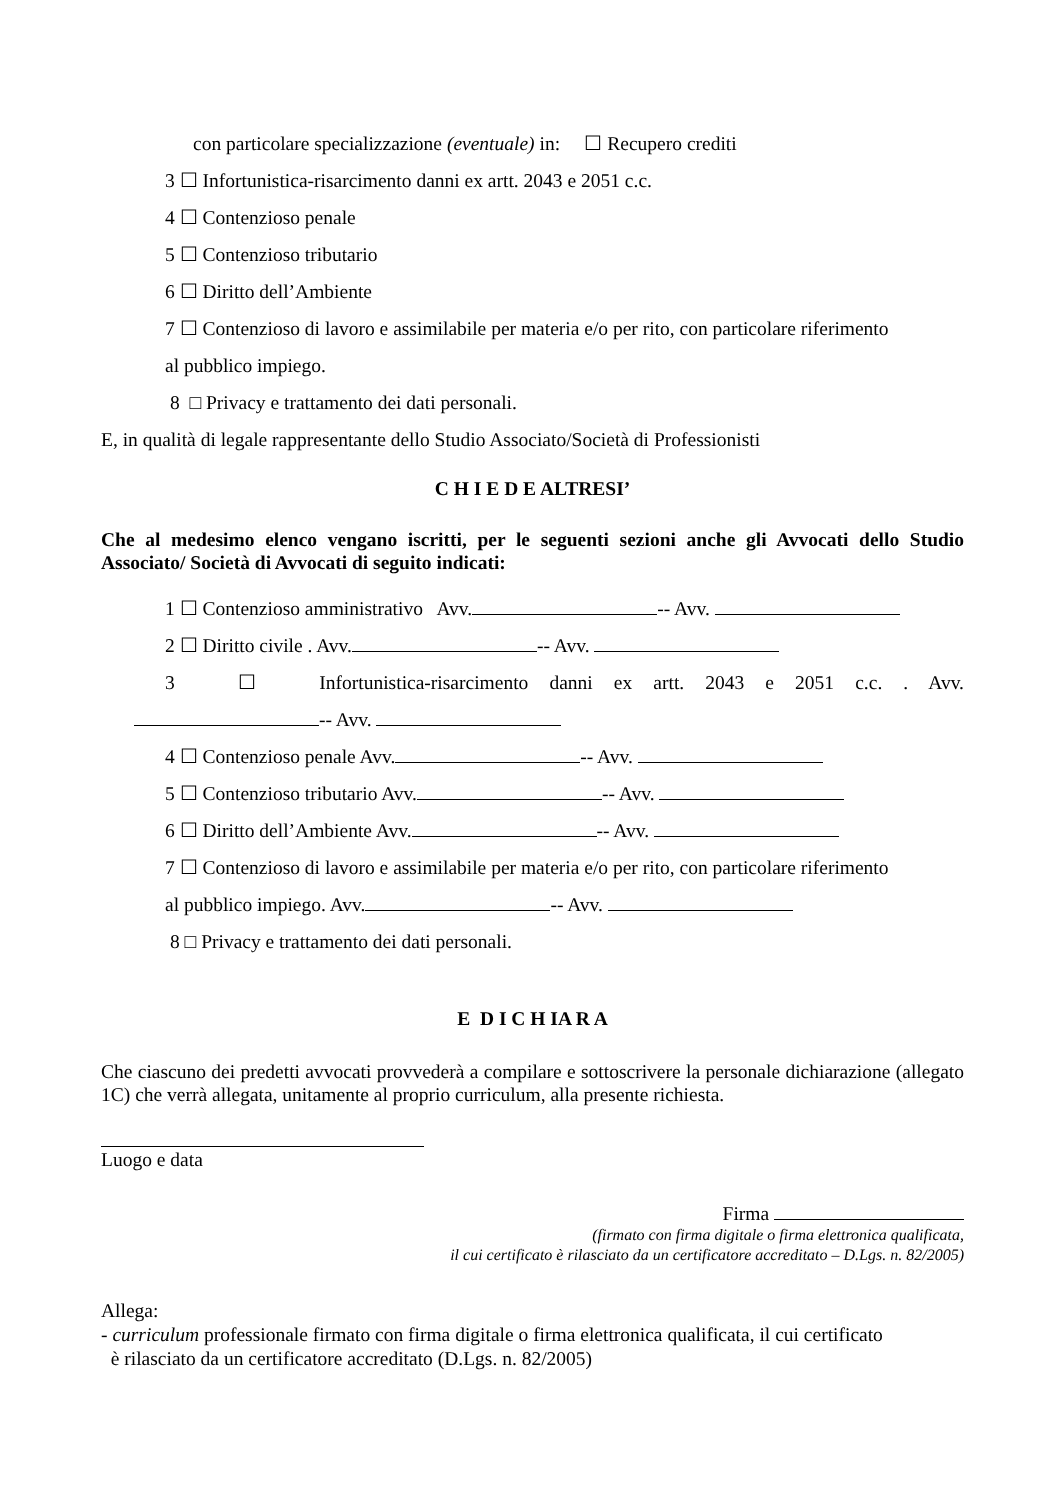con particolare specializzazione (eventuale) in: ☐ Recupero crediti
3 ☐ Infortunistica-risarcimento danni ex artt. 2043 e 2051 c.c.
4 ☐ Contenzioso penale
5 ☐ Contenzioso tributario
6 ☐ Diritto dell’Ambiente
7 ☐ Contenzioso di lavoro e assimilabile per materia e/o per rito, con particolare riferimento
al pubblico impiego.
8 □ Privacy e trattamento dei dati personali.
E, in qualità di legale rappresentante dello Studio Associato/Società di Professionisti
C H I E D E ALTRESI’
Che al medesimo elenco vengano iscritti, per le seguenti sezioni anche gli Avvocati dello Studio Associato/ Società di Avvocati di seguito indicati:
1 ☐ Contenzioso amministrativo Avv. -- Avv.
2 ☐ Diritto civile . Avv. -- Avv.
3 ☐ Infortunistica-risarcimento danni ex artt. 2043 e 2051 c.c. . Avv.
-- Avv.
4 ☐ Contenzioso penale Avv. -- Avv.
5 ☐ Contenzioso tributario Avv. -- Avv.
6 ☐ Diritto dell’Ambiente Avv. -- Avv.
7 ☐ Contenzioso di lavoro e assimilabile per materia e/o per rito, con particolare riferimento
al pubblico impiego. Avv. -- Avv.
8 □ Privacy e trattamento dei dati personali.
E D I C H IA R A
Che ciascuno dei predetti avvocati provvederà a compilare e sottoscrivere la personale dichiarazione (allegato 1C) che verrà allegata, unitamente al proprio curriculum, alla presente richiesta.
Luogo e data
Firma
(firmato con firma digitale o firma elettronica qualificata,
il cui certificato è rilasciato da un certificatore accreditato – D.Lgs. n. 82/2005)
Allega:
- curriculum professionale firmato con firma digitale o firma elettronica qualificata, il cui certificato
è rilasciato da un certificatore accreditato (D.Lgs. n. 82/2005)